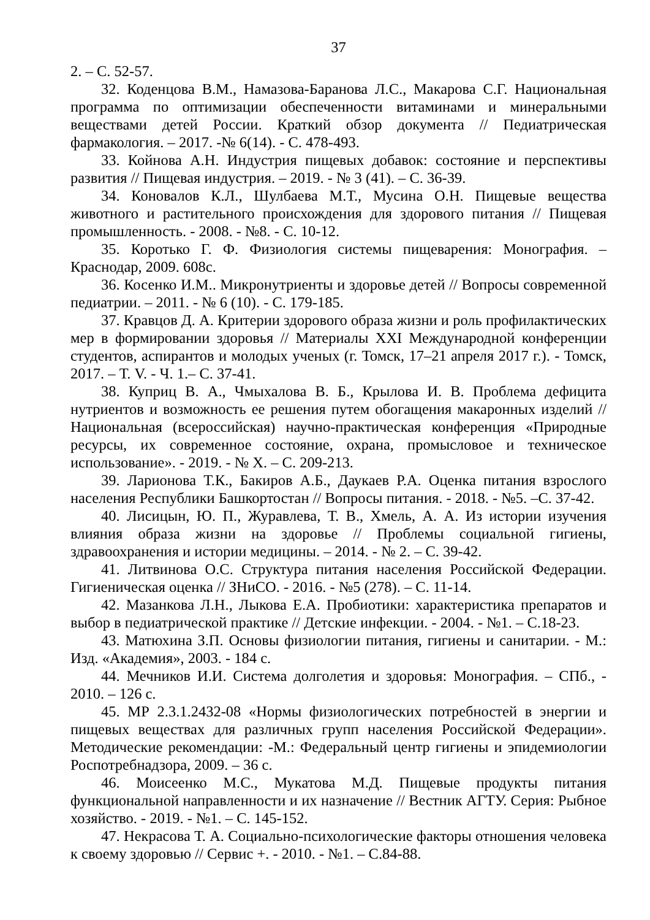37
2. – С. 52-57.
32. Коденцова В.М., Намазова-Баранова Л.С., Макарова С.Г. Национальная программа по оптимизации обеспеченности витаминами и минеральными веществами детей России. Краткий обзор документа // Педиатрическая фармакология. – 2017. -№ 6(14). - С. 478-493.
33. Койнова А.Н. Индустрия пищевых добавок: состояние и перспективы развития // Пищевая индустрия. – 2019. - № 3 (41). – С. 36-39.
34. Коновалов К.Л., Шулбаева М.Т., Мусина О.Н. Пищевые вещества животного и растительного происхождения для здорового питания // Пищевая промышленность. - 2008. - №8. - С. 10-12.
35. Коротько Г. Ф. Физиология системы пищеварения: Монография. – Краснодар, 2009. 608с.
36. Косенко И.М.. Микронутриенты и здоровье детей // Вопросы современной педиатрии. – 2011. - № 6 (10). - С. 179-185.
37. Кравцов Д. А. Критерии здорового образа жизни и роль профилактических мер в формировании здоровья // Материалы XXI Международной конференции студентов, аспирантов и молодых ученых (г. Томск, 17–21 апреля 2017 г.). - Томск, 2017. – Т. V. - Ч. 1.– С. 37-41.
38. Куприц В. А., Чмыхалова В. Б., Крылова И. В. Проблема дефицита нутриентов и возможность ее решения путем обогащения макаронных изделий // Национальная (всероссийская) научно-практическая конференция «Природные ресурсы, их современное состояние, охрана, промысловое и техническое использование». - 2019. - № X. – С. 209-213.
39. Ларионова Т.К., Бакиров А.Б., Даукаев Р.А. Оценка питания взрослого населения Республики Башкортостан // Вопросы питания. - 2018. - №5. –С. 37-42.
40. Лисицын, Ю. П., Журавлева, Т. В., Хмель, А. А. Из истории изучения влияния образа жизни на здоровье // Проблемы социальной гигиены, здравоохранения и истории медицины. – 2014. - № 2. – С. 39-42.
41. Литвинова О.С. Структура питания населения Российской Федерации. Гигиеническая оценка // ЗНиСО. - 2016. - №5 (278). – С. 11-14.
42. Мазанкова Л.Н., Лыкова Е.А. Пробиотики: характеристика препаратов и выбор в педиатрической практике // Детские инфекции. - 2004. - №1. – С.18-23.
43. Матюхина З.П. Основы физиологии питания, гигиены и санитарии. - М.: Изд. «Академия», 2003. - 184 с.
44. Мечников И.И. Система долголетия и здоровья: Монография. – СПб., - 2010. – 126 с.
45. МР 2.3.1.2432-08 «Нормы физиологических потребностей в энергии и пищевых веществах для различных групп населения Российской Федерации». Методические рекомендации: -М.: Федеральный центр гигиены и эпидемиологии Роспотребнадзора, 2009. – 36 с.
46. Моисеенко М.С., Мукатова М.Д. Пищевые продукты питания функциональной направленности и их назначение // Вестник АГТУ. Серия: Рыбное хозяйство. - 2019. - №1. – С. 145-152.
47. Некрасова Т. А. Социально-психологические факторы отношения человека к своему здоровью // Сервис +. - 2010. - №1. – С.84-88.